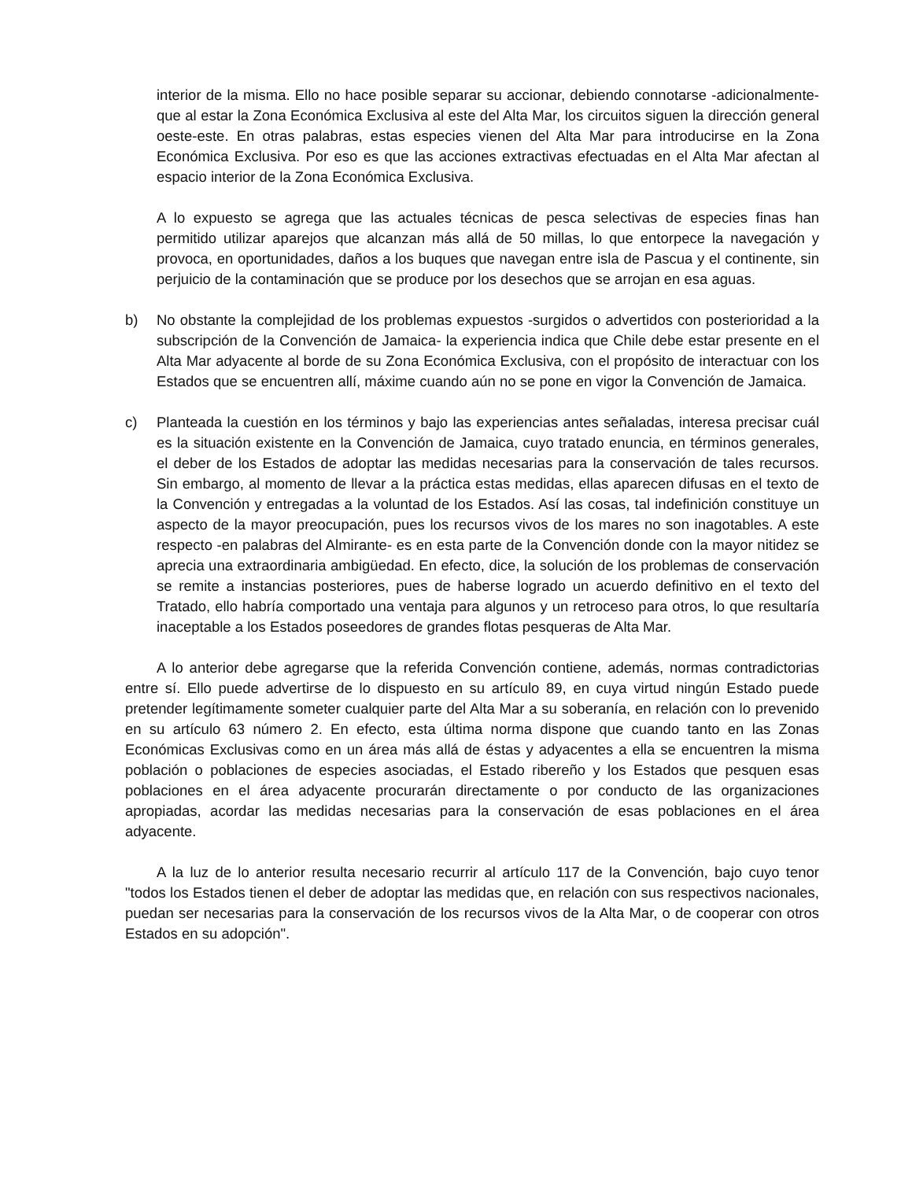interior de la misma. Ello no hace posible separar su accionar, debiendo connotarse -adicionalmente- que al estar la Zona Económica Exclusiva al este del Alta Mar, los circuitos siguen la dirección general oeste-este. En otras palabras, estas especies vienen del Alta Mar para introducirse en la Zona Económica Exclusiva. Por eso es que las acciones extractivas efectuadas en el Alta Mar afectan al espacio interior de la Zona Económica Exclusiva.
A lo expuesto se agrega que las actuales técnicas de pesca selectivas de especies finas han permitido utilizar aparejos que alcanzan más allá de 50 millas, lo que entorpece la navegación y provoca, en oportunidades, daños a los buques que navegan entre isla de Pascua y el continente, sin perjuicio de la contaminación que se produce por los desechos que se arrojan en esa aguas.
b) No obstante la complejidad de los problemas expuestos -surgidos o advertidos con posterioridad a la subscripción de la Convención de Jamaica- la experiencia indica que Chile debe estar presente en el Alta Mar adyacente al borde de su Zona Económica Exclusiva, con el propósito de interactuar con los Estados que se encuentren allí, máxime cuando aún no se pone en vigor la Convención de Jamaica.
c) Planteada la cuestión en los términos y bajo las experiencias antes señaladas, interesa precisar cuál es la situación existente en la Convención de Jamaica, cuyo tratado enuncia, en términos generales, el deber de los Estados de adoptar las medidas necesarias para la conservación de tales recursos. Sin embargo, al momento de llevar a la práctica estas medidas, ellas aparecen difusas en el texto de la Convención y entregadas a la voluntad de los Estados. Así las cosas, tal indefinición constituye un aspecto de la mayor preocupación, pues los recursos vivos de los mares no son inagotables. A este respecto -en palabras del Almirante- es en esta parte de la Convención donde con la mayor nitidez se aprecia una extraordinaria ambigüedad. En efecto, dice, la solución de los problemas de conservación se remite a instancias posteriores, pues de haberse logrado un acuerdo definitivo en el texto del Tratado, ello habría comportado una ventaja para algunos y un retroceso para otros, lo que resultaría inaceptable a los Estados poseedores de grandes flotas pesqueras de Alta Mar.
A lo anterior debe agregarse que la referida Convención contiene, además, normas contradictorias entre sí. Ello puede advertirse de lo dispuesto en su artículo 89, en cuya virtud ningún Estado puede pretender legítimamente someter cualquier parte del Alta Mar a su soberanía, en relación con lo prevenido en su artículo 63 número 2. En efecto, esta última norma dispone que cuando tanto en las Zonas Económicas Exclusivas como en un área más allá de éstas y adyacentes a ella se encuentren la misma población o poblaciones de especies asociadas, el Estado ribereño y los Estados que pesquen esas poblaciones en el área adyacente procurarán directamente o por conducto de las organizaciones apropiadas, acordar las medidas necesarias para la conservación de esas poblaciones en el área adyacente.
A la luz de lo anterior resulta necesario recurrir al artículo 117 de la Convención, bajo cuyo tenor "todos los Estados tienen el deber de adoptar las medidas que, en relación con sus respectivos nacionales, puedan ser necesarias para la conservación de los recursos vivos de la Alta Mar, o de cooperar con otros Estados en su adopción".